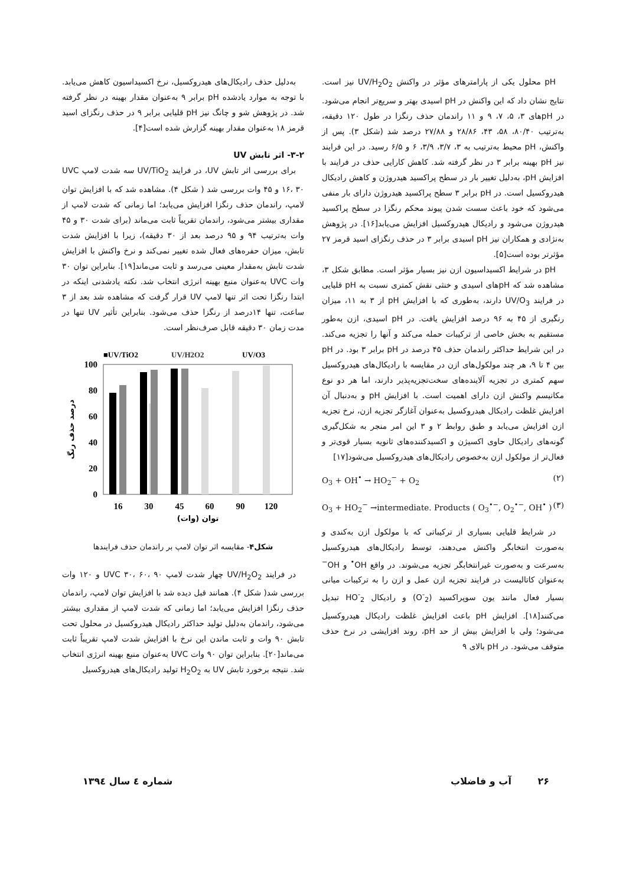pH محلول یکی از پارامترهای مؤثر در واکنش UV/H<sub>2</sub>O<sub>2</sub> نیز است. نتایج نشان داد که این واکنش در pH اسیدی بهتر و سریع‌تر انجام می‌شود. در pHهای ۳، ۵، ۷، ۹ و ۱۱ راندمان حذف رنگزا در طول ۱۲۰ دقیقه، به‌ترتیب ۸۰/۴۰، ۵۸، ۴۳، ۲۸/۸۶ و ۲۷/۸۸ درصد شد (شکل ۳). پس از واکنش، pH محیط به‌ترتیب به ۳، ۳/۷، ۳/۹، ۶ و ۶/۵ رسید. در این فرایند نیز pH بهینه برابر ۳ در نظر گرفته شد. کاهش کارایی حذف در فرایند با افزایش pH، به‌دلیل تغییر بار در سطح پراکسید هیدروژن و کاهش رادیکال هیدروکسیل است. در pH برابر ۳ سطح پراکسید هیدروژن دارای بار منفی می‌شود که خود باعث سست شدن پیوند محکم رنگزا در سطح پراکسید هیدروژن می‌شود و رادیکال هیدروکسیل افزایش می‌یابد[۱۶]. در پژوهش به‌نژادی و همکاران نیز pH اسیدی برابر ۳ در حذف رنگزای اسید قرمز ۲۷ مؤثرتر بوده است[۵].
pH در شرایط اکسیداسیون ازن نیز بسیار مؤثر است. مطابق شکل ۳، مشاهده شد که pHهای اسیدی و خنثی نقش کمتری نسبت به pH قلیایی در فرایند UV/O<sub>3</sub> دارند، به‌طوری که با افزایش pH از ۳ به ۱۱، میزان رنگبری از ۴۵ به ۹۶ درصد افزایش یافت. در pH اسیدی، ازن به‌طور مستقیم به بخش خاصی از ترکیبات حمله می‌کند و آنها را تجزیه می‌کند. در این شرایط حداکثر راندمان حذف ۴۵ درصد در pH برابر ۳ بود. در pH بین ۴ تا ۹، هر چند مولکول‌های ازن در مقایسه با رادیکال‌های هیدروکسیل سهم کمتری در تجزیه آلاینده‌های سخت‌تجزیه‌پذیر دارند، اما هر دو نوع مکانیسم واکنش ازن دارای اهمیت است. با افزایش pH و به‌دنبال آن افزایش غلظت رادیکال هیدروکسیل به‌عنوان آغازگر تجزیه ازن، نرخ تجزیه ازن افزایش می‌یابد و طبق روابط ۲ و ۳ این امر منجر به شکل‌گیری گونه‌های رادیکال حاوی اکسیژن و اکسیدکننده‌های ثانویه بسیار قوی‌تر و فعال‌تر از مولکول ازن به‌خصوص رادیکال‌های هیدروکسیل می‌شود[۱۷]
O<sub>3</sub> + OH<sup>•</sup> → HO<sub>2</sub><sup>−</sup> + O<sub>2</sub> (۲)
O<sub>3</sub> + HO<sub>2</sub><sup>−</sup> →intermediate. Products ( O<sub>3</sub><sup>•−</sup>, O<sub>2</sub><sup>•−</sup>, OH<sup>•</sup> ) (۳)
در شرایط قلیایی بسیاری از ترکیباتی که با مولکول ازن به‌کندی و به‌صورت انتخابگر واکنش می‌دهند، توسط رادیکال‌های هیدروکسیل به‌سرعت و به‌صورت غیرانتخابگر تجزیه می‌شوند. در واقع OH<sup>•</sup> و OH<sup>−</sup> به‌عنوان کاتالیست در فرایند تجزیه ازن عمل و ازن را به ترکیبات میانی بسیار فعال مانند یون سوپراکسید (O<sup>-</sup><sub>2</sub>) و رادیکال HO<sup>-</sup><sub>2</sub> تبدیل می‌کنند[۱۸]. افزایش pH باعث افزایش غلظت رادیکال هیدروکسیل می‌شود؛ ولی با افزایش بیش از حد pH، روند افزایشی در نرخ حذف متوقف می‌شود. در pH بالای ۹
به‌دلیل حذف رادیکال‌های هیدروکسیل، نرخ اکسیداسیون کاهش می‌یابد. با توجه به موارد یادشده pH برابر ۹ به‌عنوان مقدار بهینه در نظر گرفته شد. در پژوهش شو و چانگ نیز pH قلیایی برابر ۹ در حذف رنگزای اسید قرمز ۱۸ به‌عنوان مقدار بهینه گزارش شده است[۴].
۳-۲- اثر تابش UV
برای بررسی اثر تابش UV، در فرایند UV/TiO<sub>2</sub> سه شدت لامپ UVC ۱۶، ۳۰ و ۴۵ وات بررسی شد ( شکل ۴). مشاهده شد که با افزایش توان لامپ، راندمان حذف رنگزا افزایش می‌یابد؛ اما زمانی که شدت لامپ از مقداری بیشتر می‌شود، راندمان تقریباً ثابت می‌ماند (برای شدت ۳۰ و ۴۵ وات به‌ترتیب ۹۴ و ۹۵ درصد بعد از ۳۰ دقیقه)، زیرا با افزایش شدت تابش، میزان حفره‌های فعال شده تغییر نمی‌کند و نرخ واکنش با افزایش شدت تابش به‌مقدار معینی می‌رسد و ثابت می‌ماند[۱۹]. بنابراین توان ۳۰ وات UVC به‌عنوان منبع بهینه انرژی انتخاب شد. نکته یادشدنی اینکه در ابتدا رنگزا تحت اثر تنها لامپ UV قرار گرفت که مشاهده شد بعد از ۳ ساعت، تنها ۱۴درصد از رنگزا حذف می‌شود. بنابراین تأثیر UV تنها در مدت زمان ۳۰ دقیقه قابل صرف‌نظر است.
■UV/TiO2
UV/H2O2
UV/O3
100
80
60
40
20
0
16
30
45
60
90
120
توان (وات)
درصد حذف رنگ
شکل۴- مقایسه اثر توان لامپ بر راندمان حذف فرایندها
در فرایند UV/H<sub>2</sub>O<sub>2</sub> چهار شدت لامپ UVC ۳۰، ۶۰، ۹۰ و ۱۲۰ وات بررسی شد( شکل ۴). همانند قبل دیده شد با افزایش توان لامپ، راندمان حذف رنگزا افزایش می‌یابد؛ اما زمانی که شدت لامپ از مقداری بیشتر می‌شود، راندمان به‌دلیل تولید حداکثر رادیکال هیدروکسیل در محلول تحت تابش ۹۰ وات و ثابت ماندن این نرخ با افزایش شدت لامپ تقریباً ثابت می‌ماند[۲۰]. بنابراین توان ۹۰ وات UVC به‌عنوان منبع بهینه انرژی انتخاب شد. نتیجه برخورد تابش UV به H<sub>2</sub>O<sub>2</sub> تولید رادیکال‌های هیدروکسیل
۲۶ آب و فاضلاب شماره ٤ سال ۱۳۹٤